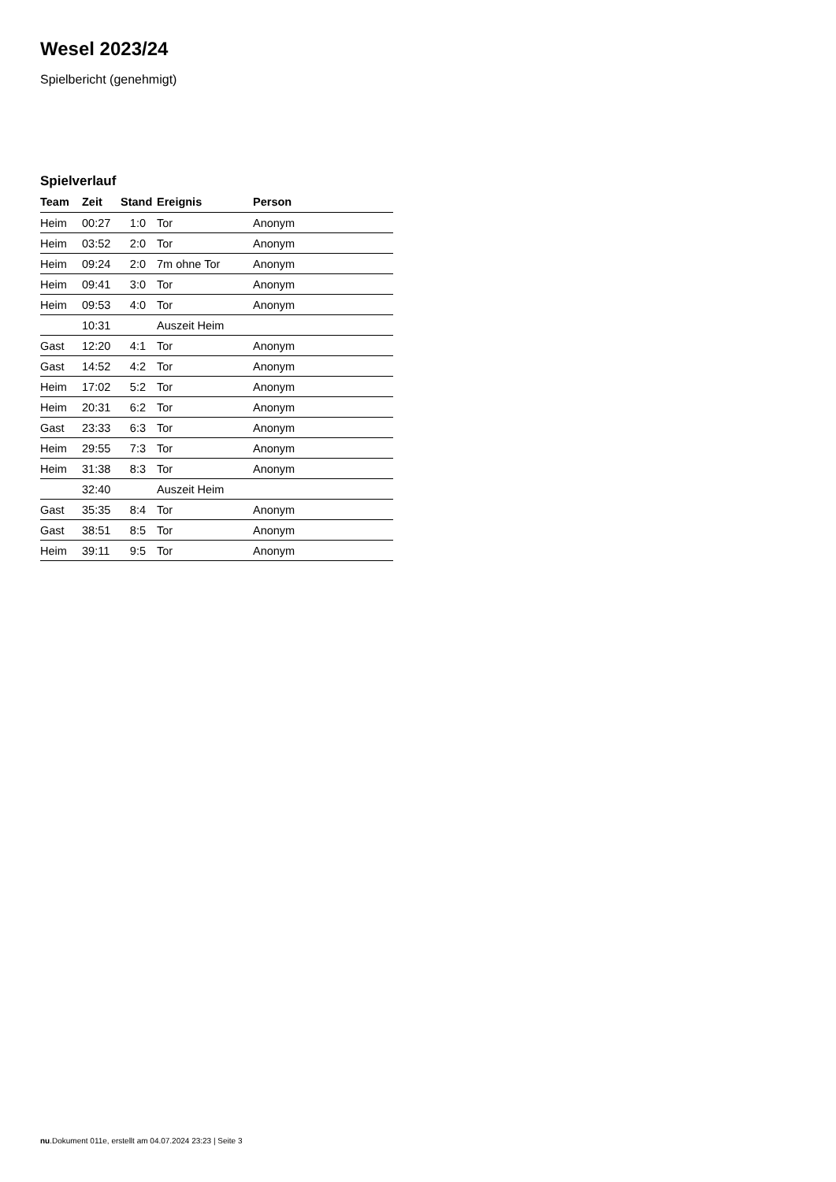Wesel 2023/24
Spielbericht (genehmigt)
Spielverlauf
| Team | Zeit | Stand | Ereignis | Person |
| --- | --- | --- | --- | --- |
| Heim | 00:27 | 1:0 | Tor | Anonym |
| Heim | 03:52 | 2:0 | Tor | Anonym |
| Heim | 09:24 | 2:0 | 7m ohne Tor | Anonym |
| Heim | 09:41 | 3:0 | Tor | Anonym |
| Heim | 09:53 | 4:0 | Tor | Anonym |
| | 10:31 | | Auszeit Heim | |
| Gast | 12:20 | 4:1 | Tor | Anonym |
| Gast | 14:52 | 4:2 | Tor | Anonym |
| Heim | 17:02 | 5:2 | Tor | Anonym |
| Heim | 20:31 | 6:2 | Tor | Anonym |
| Gast | 23:33 | 6:3 | Tor | Anonym |
| Heim | 29:55 | 7:3 | Tor | Anonym |
| Heim | 31:38 | 8:3 | Tor | Anonym |
| | 32:40 | | Auszeit Heim | |
| Gast | 35:35 | 8:4 | Tor | Anonym |
| Gast | 38:51 | 8:5 | Tor | Anonym |
| Heim | 39:11 | 9:5 | Tor | Anonym |
nu.Dokument 011e, erstellt am 04.07.2024 23:23 | Seite 3